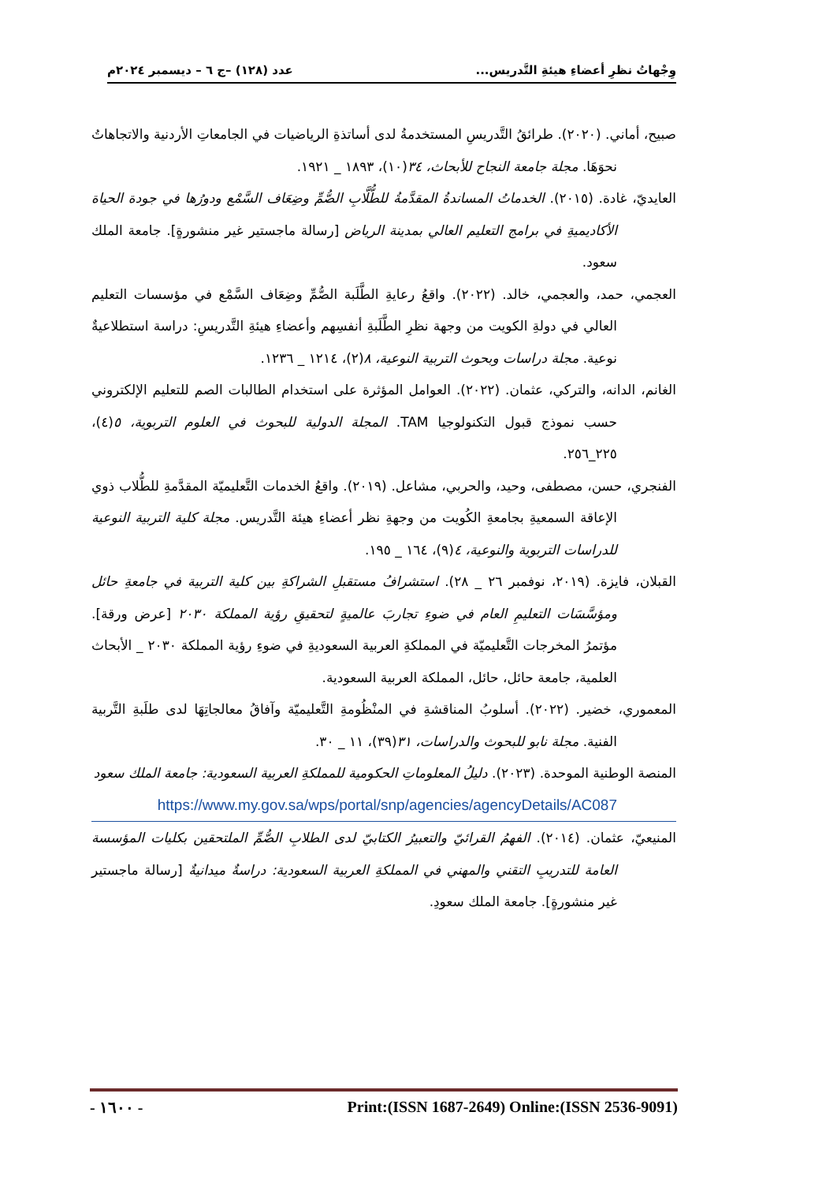وِجْهاتُ نظرِ أعضاءِ هيئةِ التَّدريس... عدد (١٢٨) –ج ٦ – ديسمبر ٢٠٢٤م
صبيح، أماني. (٢٠٢٠). طرائقُ التَّدريسِ المستخدمةُ لدى أساتذةِ الرياضيات في الجامعاتِ الأردنية والاتجاهاتُ نحوَهَا. مجلة جامعة النجاح للأبحاث، ٣٤(١٠)، ١٨٩٣ _ ١٩٢١.
العايديّ، غادة. (٢٠١٥). الخدماتُ المساندةُ المقدَّمةُ للطُّلَّابِ الصُّمِّ وضِعَاف السَّمْع ودورُها في جودة الحياة الأكاديميةِ في برامج التعليم العالي بمدينة الرياض [رسالة ماجستير غير منشورةٍ]. جامعة الملك سعود.
العجمي، حمد، والعجمي، خالد. (٢٠٢٢). واقعُ رعايةِ الطَّلَبة الصُّمِّ وضِعَاف السَّمْع في مؤسسات التعليم العالي في دولةِ الكويت من وجهة نظرِ الطَّلَبةِ أنفسِهم وأعضاءِ هيئةِ التَّدريسِ: دراسة استطلاعيةٌ نوعية. مجلة دراسات وبحوث التربية النوعية، ٨(٢)، ١٢١٤ _ ١٢٣٦.
الغانم، الدانه، والتركي، عثمان. (٢٠٢٢). العوامل المؤثرة على استخدام الطالبات الصم للتعليم الإلكتروني حسب نموذج قبول التكنولوجيا TAM. المجلة الدولية للبحوث في العلوم التربوية، ٥(٤)، ٢٢٥_٢٥٦.
الفنجري، حسن، مصطفى، وحيد، والحربي، مشاعل. (٢٠١٩). واقعُ الخدمات التَّعليميّة المقدَّمةِ للطُّلاب ذوي الإعاقة السمعيةِ بجامعةِ الكُويت من وجهةِ نظر أعضاءِ هيئة التَّدريس. مجلة كلية التربية النوعية للدراسات التربوية والنوعية، ٤(٩)، ١٦٤ _ ١٩٥.
القبلان، فايزة. (٢٠١٩، نوفمبر ٢٦ _ ٢٨). استشرافُ مستقبلِ الشراكةِ بين كلية التربية في جامعةِ حائل ومؤسَّسَات التعليمِ العام في ضوءِ تجاربَ عالميةٍ لتحقيقِ رؤية المملكة ٢٠٣٠ [عرض ورقة]. مؤتمرُ المخرجات التَّعليميّة في المملكةِ العربية السعوديةِ في ضوءِ رؤية المملكة ٢٠٣٠ _ الأبحاث العلمية، جامعة حائل، حائل، المملكة العربية السعودية.
المعموري، خضير. (٢٠٢٢). أسلوبُ المناقشةِ في المنْظُومةِ التَّعليميّة وآفاقُ معالجاتِهَا لدى طلَبةِ التَّربية الفنية. مجلة نابو للبحوث والدراسات، ٣١(٣٩)، ١١ _ ٣٠.
المنصة الوطنية الموحدة. (٢٠٢٣). دليلُ المعلوماتِ الحكومية للمملكةِ العربية السعودية: جامعة الملك سعود
https://www.my.gov.sa/wps/portal/snp/agencies/agencyDetails/AC087
المنيعيّ، عثمان. (٢٠١٤). الفهمُ القرائيّ والتعبيرُ الكتابيّ لدى الطلابِ الصُّمِّ الملتحقين بكليات المؤسسة العامة للتدريبِ التقني والمهني في المملكةِ العربية السعودية: دراسةٌ ميدانيةٌ [رسالة ماجستير غير منشورةٍ]. جامعة الملك سعودِ.
Print:(ISSN 1687-2649) Online:(ISSN 2536-9091) - ١٦٠٠ -